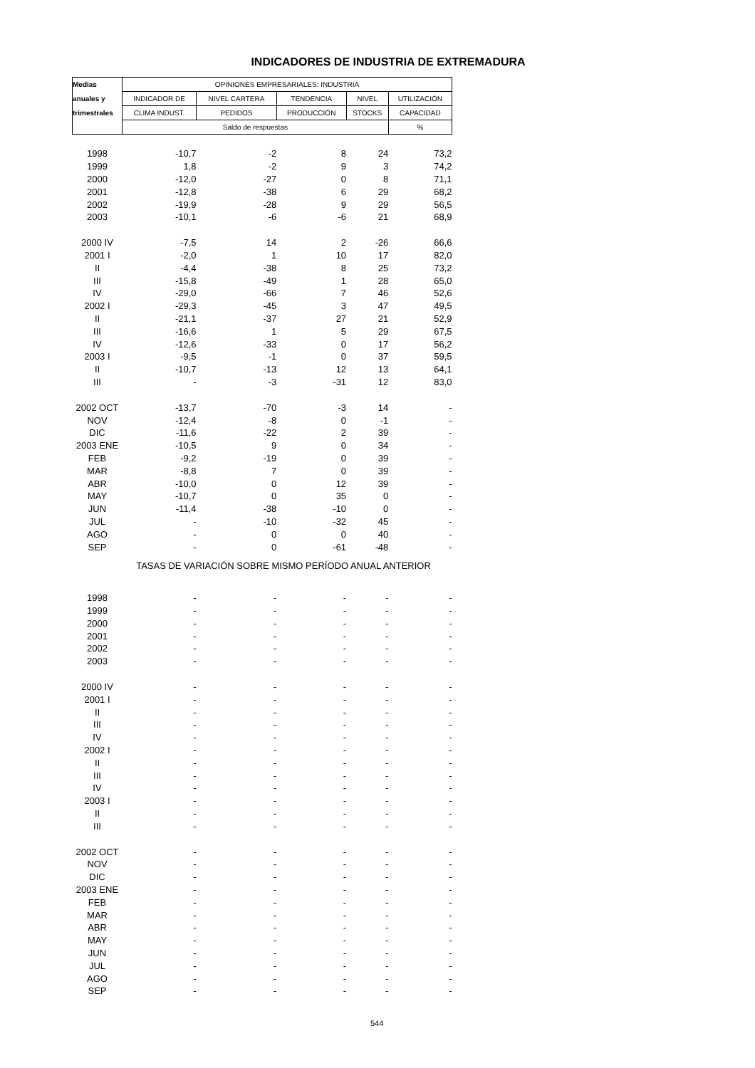INDICADORES DE INDUSTRIA DE EXTREMADURA
| Medias | OPINIONES EMPRESARIALES: INDUSTRIA | | | | |
| anuales y | INDICADOR DE | NIVEL CARTERA | TENDENCIA | NIVEL | UTILIZACIÓN |
| trimestrales | CLIMA INDUST. | PEDIDOS | PRODUCCIÓN | STOCKS | CAPACIDAD |
| | Saldo de respuestas | | | | % |
| 1998 | -10,7 | -2 | 8 | 24 | 73,2 |
| 1999 | 1,8 | -2 | 9 | 3 | 74,2 |
| 2000 | -12,0 | -27 | 0 | 8 | 71,1 |
| 2001 | -12,8 | -38 | 6 | 29 | 68,2 |
| 2002 | -19,9 | -28 | 9 | 29 | 56,5 |
| 2003 | -10,1 | -6 | -6 | 21 | 68,9 |
| 2000 IV | -7,5 | 14 | 2 | -26 | 66,6 |
| 2001 I | -2,0 | 1 | 10 | 17 | 82,0 |
| II | -4,4 | -38 | 8 | 25 | 73,2 |
| III | -15,8 | -49 | 1 | 28 | 65,0 |
| IV | -29,0 | -66 | 7 | 46 | 52,6 |
| 2002 I | -29,3 | -45 | 3 | 47 | 49,5 |
| II | -21,1 | -37 | 27 | 21 | 52,9 |
| III | -16,6 | 1 | 5 | 29 | 67,5 |
| IV | -12,6 | -33 | 0 | 17 | 56,2 |
| 2003 I | -9,5 | -1 | 0 | 37 | 59,5 |
| II | -10,7 | -13 | 12 | 13 | 64,1 |
| III | - | -3 | -31 | 12 | 83,0 |
| 2002 OCT | -13,7 | -70 | -3 | 14 | - |
| NOV | -12,4 | -8 | 0 | -1 | - |
| DIC | -11,6 | -22 | 2 | 39 | - |
| 2003 ENE | -10,5 | 9 | 0 | 34 | - |
| FEB | -9,2 | -19 | 0 | 39 | - |
| MAR | -8,8 | 7 | 0 | 39 | - |
| ABR | -10,0 | 0 | 12 | 39 | - |
| MAY | -10,7 | 0 | 35 | 0 | - |
| JUN | -11,4 | -38 | -10 | 0 | - |
| JUL | - | -10 | -32 | 45 | - |
| AGO | - | 0 | 0 | 40 | - |
| SEP | - | 0 | -61 | -48 | - |
| TASAS DE VARIACIÓN SOBRE MISMO PERÍODO ANUAL ANTERIOR | | | | | |
| 1998 | - | - | - | - | - |
| 1999 | - | - | - | - | - |
| 2000 | - | - | - | - | - |
| 2001 | - | - | - | - | - |
| 2002 | - | - | - | - | - |
| 2003 | - | - | - | - | - |
| 2000 IV | - | - | - | - | - |
| 2001 I | - | - | - | - | - |
| II | - | - | - | - | - |
| III | - | - | - | - | - |
| IV | - | - | - | - | - |
| 2002 I | - | - | - | - | - |
| II | - | - | - | - | - |
| III | - | - | - | - | - |
| IV | - | - | - | - | - |
| 2003 I | - | - | - | - | - |
| II | - | - | - | - | - |
| III | - | - | - | - | - |
| 2002 OCT | - | - | - | - | - |
| NOV | - | - | - | - | - |
| DIC | - | - | - | - | - |
| 2003 ENE | - | - | - | - | - |
| FEB | - | - | - | - | - |
| MAR | - | - | - | - | - |
| ABR | - | - | - | - | - |
| MAY | - | - | - | - | - |
| JUN | - | - | - | - | - |
| JUL | - | - | - | - | - |
| AGO | - | - | - | - | - |
| SEP | - | - | - | - | - |
544